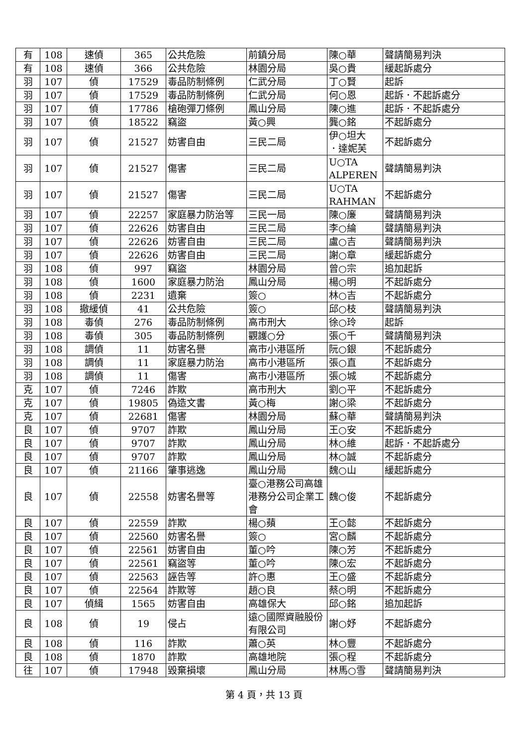| 有 | 108 | 速偵 | 365 | 公共危險 | 前鎮分局 | 陳○華 | 聲請簡易判決 |
| 有 | 108 | 速偵 | 366 | 公共危險 | 林園分局 | 吳○貴 | 緩起訴處分 |
| 羽 | 107 | 偵 | 17529 | 毒品防制條例 | 仁武分局 | 丁○賢 | 起訴 |
| 羽 | 107 | 偵 | 17529 | 毒品防制條例 | 仁武分局 | 何○恩 | 起訴．不起訴處分 |
| 羽 | 107 | 偵 | 17786 | 槍砲彈刀條例 | 鳳山分局 | 陳○進 | 起訴．不起訴處分 |
| 羽 | 107 | 偵 | 18522 | 竊盜 | 黃○興 | 龔○銘 | 不起訴處分 |
| 羽 | 107 | 偵 | 21527 | 妨害自由 | 三民二局 | 伊○坦大 ．達妮芙 | 不起訴處分 |
| 羽 | 107 | 偵 | 21527 | 傷害 | 三民二局 | U○TA ALPEREN | 聲請簡易判決 |
| 羽 | 107 | 偵 | 21527 | 傷害 | 三民二局 | U○TA RAHMAN | 不起訴處分 |
| 羽 | 107 | 偵 | 22257 | 家庭暴力防治等 | 三民一局 | 陳○廉 | 聲請簡易判決 |
| 羽 | 107 | 偵 | 22626 | 妨害自由 | 三民二局 | 李○綸 | 聲請簡易判決 |
| 羽 | 107 | 偵 | 22626 | 妨害自由 | 三民二局 | 盧○吉 | 聲請簡易判決 |
| 羽 | 107 | 偵 | 22626 | 妨害自由 | 三民二局 | 謝○章 | 緩起訴處分 |
| 羽 | 108 | 偵 | 997 | 竊盜 | 林園分局 | 曾○宗 | 追加起訴 |
| 羽 | 108 | 偵 | 1600 | 家庭暴力防治 | 鳳山分局 | 楊○明 | 不起訴處分 |
| 羽 | 108 | 偵 | 2231 | 遺棄 | 簽○ | 林○吉 | 不起訴處分 |
| 羽 | 108 | 撤緩偵 | 41 | 公共危險 | 簽○ | 邱○枝 | 聲請簡易判決 |
| 羽 | 108 | 毒偵 | 276 | 毒品防制條例 | 高市刑大 | 徐○玲 | 起訴 |
| 羽 | 108 | 毒偵 | 305 | 毒品防制條例 | 觀護○分 | 張○千 | 聲請簡易判決 |
| 羽 | 108 | 調偵 | 11 | 妨害名譽 | 高市小港區所 | 阮○銀 | 不起訴處分 |
| 羽 | 108 | 調偵 | 11 | 家庭暴力防治 | 高市小港區所 | 張○直 | 不起訴處分 |
| 羽 | 108 | 調偵 | 11 | 傷害 | 高市小港區所 | 張○城 | 不起訴處分 |
| 克 | 107 | 偵 | 7246 | 詐欺 | 高市刑大 | 劉○平 | 不起訴處分 |
| 克 | 107 | 偵 | 19805 | 偽造文書 | 黃○梅 | 謝○梁 | 不起訴處分 |
| 克 | 107 | 偵 | 22681 | 傷害 | 林園分局 | 蘇○華 | 聲請簡易判決 |
| 良 | 107 | 偵 | 9707 | 詐欺 | 鳳山分局 | 王○安 | 不起訴處分 |
| 良 | 107 | 偵 | 9707 | 詐欺 | 鳳山分局 | 林○維 | 起訴．不起訴處分 |
| 良 | 107 | 偵 | 9707 | 詐欺 | 鳳山分局 | 林○誠 | 不起訴處分 |
| 良 | 107 | 偵 | 21166 | 肇事逃逸 | 鳳山分局 | 魏○山 | 緩起訴處分 |
| 良 | 107 | 偵 | 22558 | 妨害名譽等 | 臺○港務公司高雄港務分公司企業工會 | 魏○俊 | 不起訴處分 |
| 良 | 107 | 偵 | 22559 | 詐欺 | 楊○蘋 | 王○懿 | 不起訴處分 |
| 良 | 107 | 偵 | 22560 | 妨害名譽 | 簽○ | 宮○麟 | 不起訴處分 |
| 良 | 107 | 偵 | 22561 | 妨害自由 | 董○吟 | 陳○芳 | 不起訴處分 |
| 良 | 107 | 偵 | 22561 | 竊盜等 | 董○吟 | 陳○宏 | 不起訴處分 |
| 良 | 107 | 偵 | 22563 | 誣告等 | 許○惠 | 王○盛 | 不起訴處分 |
| 良 | 107 | 偵 | 22564 | 詐欺等 | 趙○良 | 蔡○明 | 不起訴處分 |
| 良 | 107 | 偵緝 | 1565 | 妨害自由 | 高雄保大 | 邱○銘 | 追加起訴 |
| 良 | 108 | 偵 | 19 | 侵占 | 遠○國際資融股份有限公司 | 謝○妤 | 不起訴處分 |
| 良 | 108 | 偵 | 116 | 詐欺 | 蕭○英 | 林○豐 | 不起訴處分 |
| 良 | 108 | 偵 | 1870 | 詐欺 | 高雄地院 | 張○程 | 不起訴處分 |
| 往 | 107 | 偵 | 17948 | 毀棄損壞 | 鳳山分局 | 林馬○雪 | 聲請簡易判決 |
第 4 頁，共 13 頁